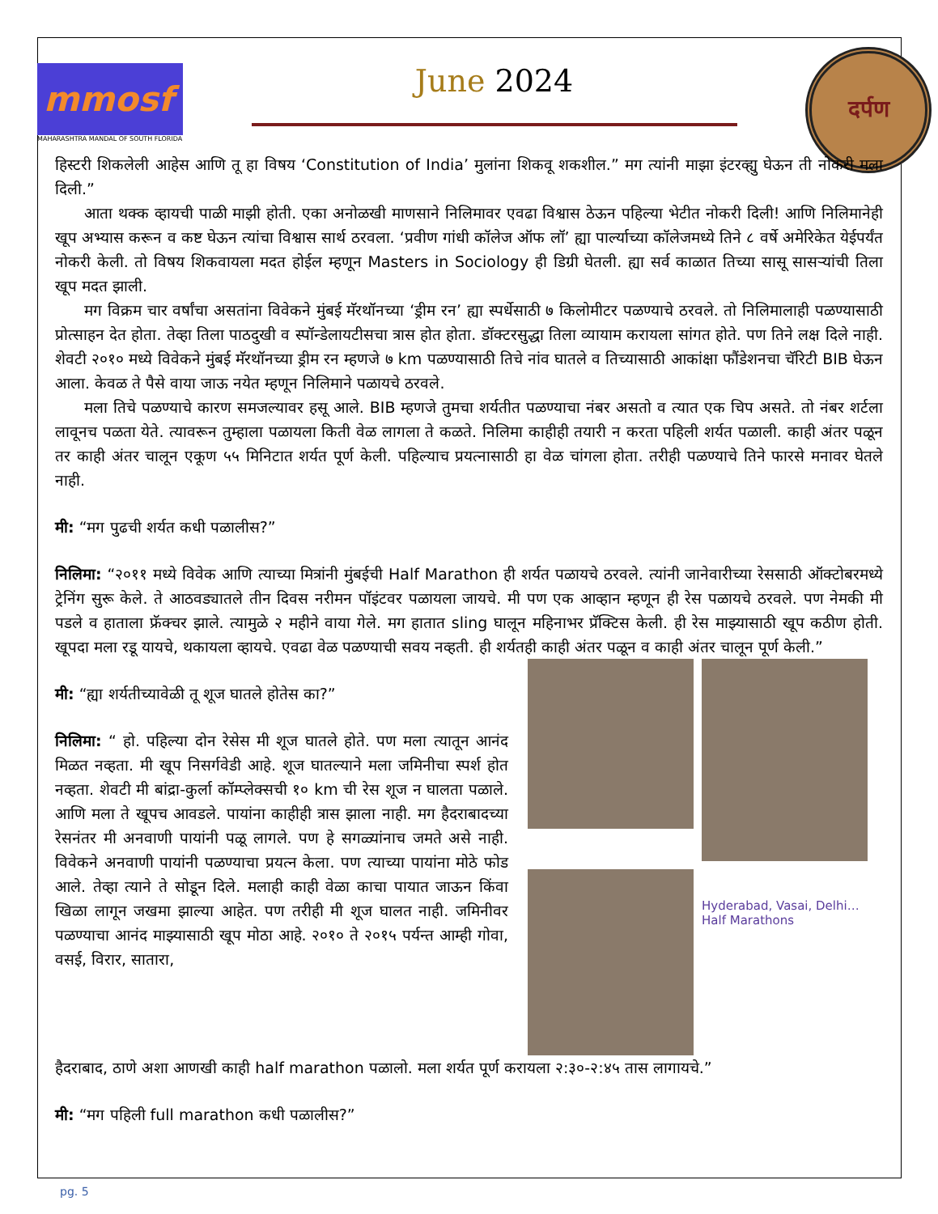mmosf
MAHARASHTRA MANDAL OF SOUTH FLORIDA
June 2024
दर्पण
हिस्टरी शिकलेली आहेस आणि तू हा विषय ‘Constitution of India’ मुलांना शिकवू शकशील.” मग त्यांनी माझा इंटरव्ह्यु घेऊन ती नोकरी मला दिली.”
आता थक्क व्हायची पाळी माझी होती. एका अनोळखी माणसाने निलिमावर एवढा विश्वास ठेऊन पहिल्या भेटीत नोकरी दिली! आणि निलिमानेही खूप अभ्यास करून व कष्ट घेऊन त्यांचा विश्वास सार्थ ठरवला. ‘प्रवीण गांधी कॉलेज ऑफ लॉ’ ह्या पार्ल्याच्या कॉलेजमध्ये तिने ८ वर्षे अमेरिकेत येईपर्यंत नोकरी केली. तो विषय शिकवायला मदत होईल म्हणून Masters in Sociology ही डिग्री घेतली. ह्या सर्व काळात तिच्या सासू सासऱ्यांची तिला खूप मदत झाली.
मग विक्रम चार वर्षांचा असतांना विवेकने मुंबई मॅरथॉनच्या ‘ड्रीम रन’ ह्या स्पर्धेसाठी ७ किलोमीटर पळण्याचे ठरवले. तो निलिमालाही पळण्यासाठी प्रोत्साहन देत होता. तेव्हा तिला पाठदुखी व स्पॉन्डेलायटीसचा त्रास होत होता. डॉक्टरसुद्धा तिला व्यायाम करायला सांगत होते. पण तिने लक्ष दिले नाही. शेवटी २०१० मध्ये विवेकने मुंबई मॅरथॉनच्या ड्रीम रन म्हणजे ७ km पळण्यासाठी तिचे नांव घातले व तिच्यासाठी आकांक्षा फौंडेशनचा चॅरिटी BIB घेऊन आला. केवळ ते पैसे वाया जाऊ नयेत म्हणून निलिमाने पळायचे ठरवले.
मला तिचे पळण्याचे कारण समजल्यावर हसू आले. BIB म्हणजे तुमचा शर्यतीत पळण्याचा नंबर असतो व त्यात एक चिप असते. तो नंबर शर्टला लावूनच पळता येते. त्यावरून तुम्हाला पळायला किती वेळ लागला ते कळते. निलिमा काहीही तयारी न करता पहिली शर्यत पळाली. काही अंतर पळून तर काही अंतर चालून एकूण ५५ मिनिटात शर्यत पूर्ण केली. पहिल्याच प्रयत्नासाठी हा वेळ चांगला होता. तरीही पळण्याचे तिने फारसे मनावर घेतले नाही.
मी: “मग पुढची शर्यत कधी पळालीस?”
निलिमा: “२०११ मध्ये विवेक आणि त्याच्या मित्रांनी मुंबईची Half Marathon ही शर्यत पळायचे ठरवले. त्यांनी जानेवारीच्या रेससाठी ऑक्टोबरमध्ये ट्रेनिंग सुरू केले. ते आठवड्यातले तीन दिवस नरीमन पॉइंटवर पळायला जायचे. मी पण एक आव्हान म्हणून ही रेस पळायचे ठरवले. पण नेमकी मी पडले व हाताला फ्रॅक्चर झाले. त्यामुळे २ महीने वाया गेले. मग हातात sling घालून महिनाभर प्रॅक्टिस केली. ही रेस माझ्यासाठी खूप कठीण होती. खूपदा मला रडू यायचे, थकायला व्हायचे. एवढा वेळ पळण्याची सवय नव्हती. ही शर्यतही काही अंतर पळून व काही अंतर चालून पूर्ण केली.”
मी: “ह्या शर्यतीच्यावेळी तू शूज घातले होतेस का?”
निलिमा: “ हो. पहिल्या दोन रेसेस मी शूज घातले होते. पण मला त्यातून आनंद मिळत नव्हता. मी खूप निसर्गवेडी आहे. शूज घातल्याने मला जमिनीचा स्पर्श होत नव्हता. शेवटी मी बांद्रा-कुर्ला कॉम्प्लेक्सची १० km ची रेस शूज न घालता पळाले. आणि मला ते खूपच आवडले. पायांना काहीही त्रास झाला नाही. मग हैदराबादच्या रेसनंतर मी अनवाणी पायांनी पळू लागले. पण हे सगळ्यांनाच जमते असे नाही. विवेकने अनवाणी पायांनी पळण्याचा प्रयत्न केला. पण त्याच्या पायांना मोठे फोड आले. तेव्हा त्याने ते सोडून दिले. मलाही काही वेळा काचा पायात जाऊन किंवा खिळा लागून जखमा झाल्या आहेत. पण तरीही मी शूज घालत नाही. जमिनीवर पळण्याचा आनंद माझ्यासाठी खूप मोठा आहे. २०१० ते २०१५ पर्यन्त आम्ही गोवा, वसई, विरार, सातारा,
Hyderabad, Vasai, Delhi…Half Marathons
हैदराबाद, ठाणे अशा आणखी काही half marathon पळालो. मला शर्यत पूर्ण करायला २:३०-२:४५ तास लागायचे.”
मी: “मग पहिली full marathon कधी पळालीस?”
pg. 5